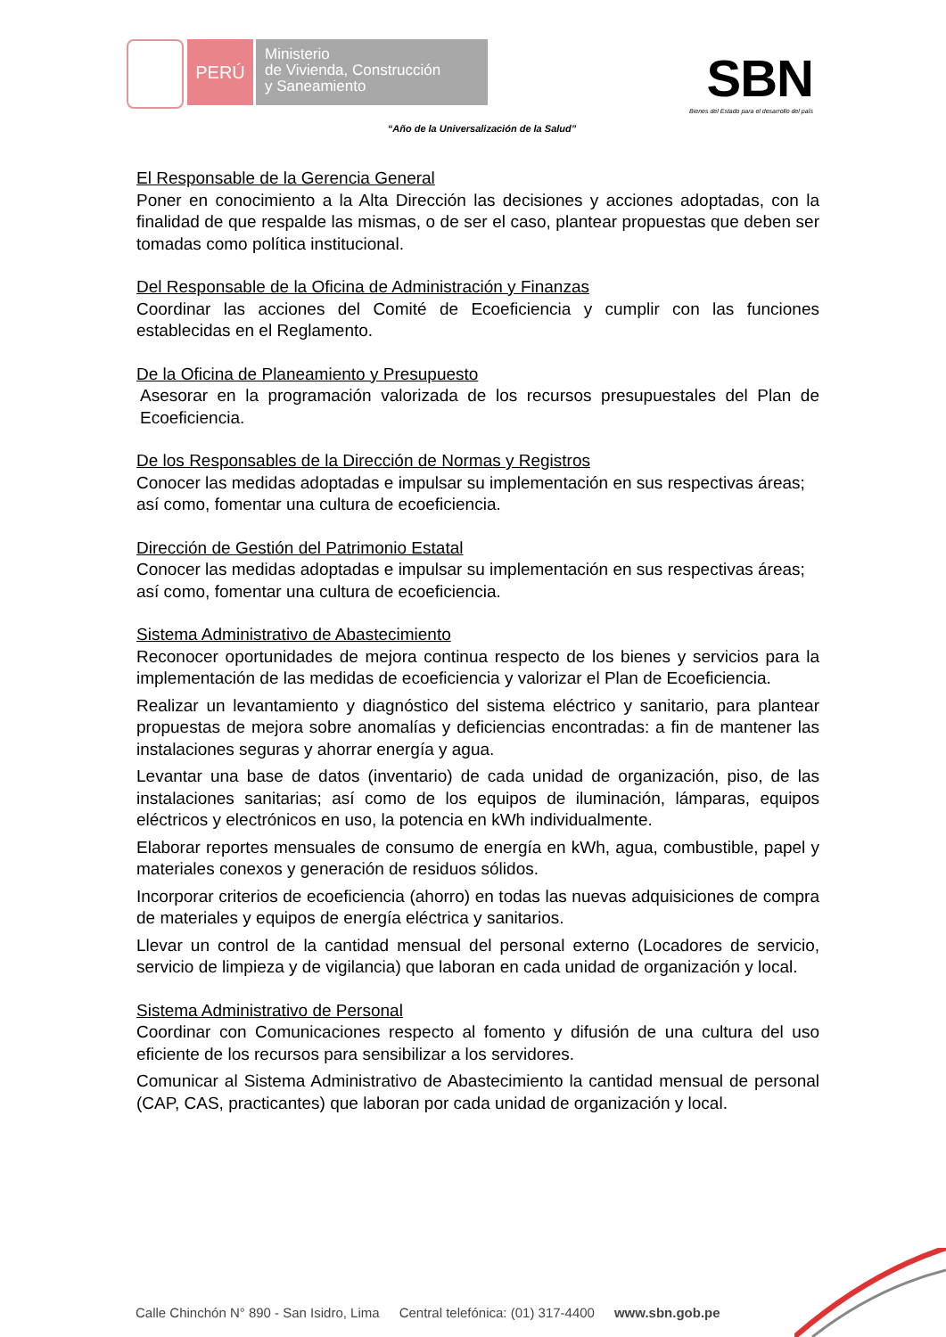PERÚ
Ministerio
de Vivienda, Construcción
y Saneamiento
SBN
Bienes del Estado para el desarrollo del país
“Año de la Universalización de la Salud”
El Responsable de la Gerencia General
Poner en conocimiento a la Alta Dirección las decisiones y acciones adoptadas, con la finalidad de que respalde las mismas, o de ser el caso, plantear propuestas que deben ser tomadas como política institucional.
Del Responsable de la Oficina de Administración y Finanzas
Coordinar las acciones del Comité de Ecoeficiencia y cumplir con las funciones establecidas en el Reglamento.
De la Oficina de Planeamiento y Presupuesto
Asesorar en la programación valorizada de los recursos presupuestales del Plan de Ecoeficiencia.
De los Responsables de la Dirección de Normas y Registros
Conocer las medidas adoptadas e impulsar su implementación en sus respectivas áreas; así como, fomentar una cultura de ecoeficiencia.
Dirección de Gestión del Patrimonio Estatal
Conocer las medidas adoptadas e impulsar su implementación en sus respectivas áreas; así como, fomentar una cultura de ecoeficiencia.
Sistema Administrativo de Abastecimiento
Reconocer oportunidades de mejora continua respecto de los bienes y servicios para la implementación de las medidas de ecoeficiencia y valorizar el Plan de Ecoeficiencia.
Realizar un levantamiento y diagnóstico del sistema eléctrico y sanitario, para plantear propuestas de mejora sobre anomalías y deficiencias encontradas: a fin de mantener las instalaciones seguras y ahorrar energía y agua.
Levantar una base de datos (inventario) de cada unidad de organización, piso, de las instalaciones sanitarias; así como de los equipos de iluminación, lámparas, equipos eléctricos y electrónicos en uso, la potencia en kWh individualmente.
Elaborar reportes mensuales de consumo de energía en kWh, agua, combustible, papel y materiales conexos y generación de residuos sólidos.
Incorporar criterios de ecoeficiencia (ahorro) en todas las nuevas adquisiciones de compra de materiales y equipos de energía eléctrica y sanitarios.
Llevar un control de la cantidad mensual del personal externo (Locadores de servicio, servicio de limpieza y de vigilancia) que laboran en cada unidad de organización y local.
Sistema Administrativo de Personal
Coordinar con Comunicaciones respecto al fomento y difusión de una cultura del uso eficiente de los recursos para sensibilizar a los servidores.
Comunicar al Sistema Administrativo de Abastecimiento la cantidad mensual de personal (CAP, CAS, practicantes) que laboran por cada unidad de organización y local.
Calle Chinchón N° 890 - San Isidro, Lima Central telefónica: (01) 317-4400 www.sbn.gob.pe